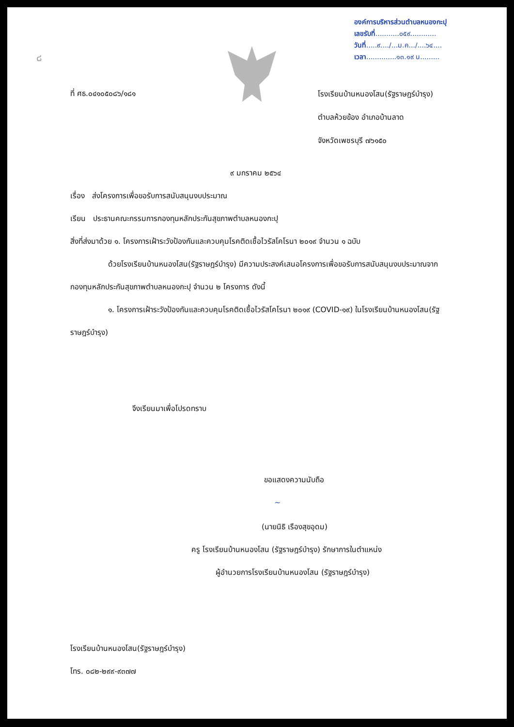๘
องค์การบริหารส่วนตำบลหนองกะปุ
เลขรับที่...........๐๕๙............
วันที่.....๙..../...ม.ค.../....๖๔....
เวลา..............๑๓.๑๙ น.........
ที่ ศธ.๐๔๑๐๕๐๘๖/๑๘๑
โรงเรียนบ้านหนองโสน(รัฐราษฎร์บำรุง)
ตำบลห้วยข้อง อำเภอบ้านลาด
จังหวัดเพชรบุรี ๗๖๑๕๐
๙ มกราคม ๒๕๖๔
เรื่อง ส่งโครงการเพื่อขอรับการสนับสนุนงบประมาณ
เรียน ประธานคณะกรรมการกองทุนหลักประกันสุขภาพตำบลหนองกะปุ
สิ่งที่ส่งมาด้วย ๑. โครงการเฝ้าระวังป้องกันและควบคุมโรคติดเชื้อไวรัสโคโรนา ๒๐๑๙ จำนวน ๑ ฉบับ
ด้วยโรงเรียนบ้านหนองโสน(รัฐราษฎร์บำรุง) มีความประสงค์เสนอโครงการเพื่อขอรับการสนับสนุนงบประมาณจากกองทุนหลักประกันสุขภาพตำบลหนองกะปุ จำนวน ๒ โครงการ ดังนี้
๑. โครงการเฝ้าระวังป้องกันและควบคุมโรคติดเชื้อไวรัสโคโรนา ๒๐๑๙ (COVID-๑๙) ในโรงเรียนบ้านหนองโสน(รัฐราษฎร์บำรุง)
จึงเรียนมาเพื่อโปรดทราบ
ขอแสดงความนับถือ
~
(นายนิธิ เรืองสุขอุดม)
ครู โรงเรียนบ้านหนองโสน (รัฐราษฎร์บำรุง) รักษาการในตำแหน่ง
ผู้อำนวยการโรงเรียนบ้านหนองโสน (รัฐราษฎร์บำรุง)
โรงเรียนบ้านหนองโสน(รัฐราษฎร์บำรุง)
โทร. ๐๘๒-๒๙๙-๙๓๗๗